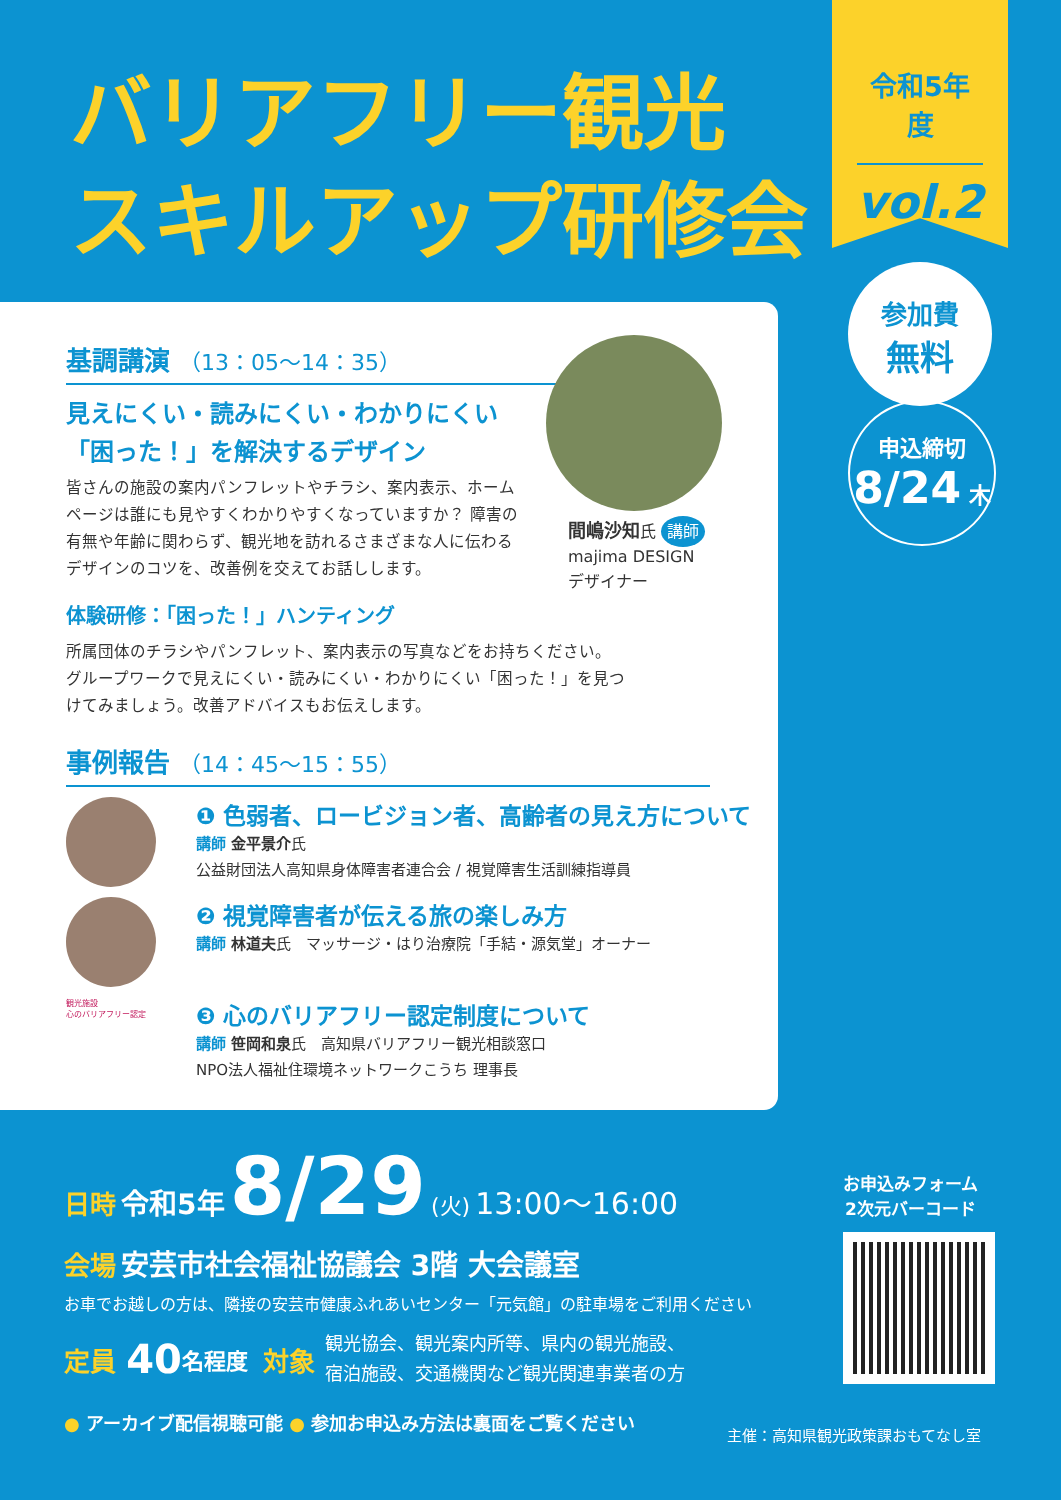バリアフリー観光
スキルアップ研修会
令和5年度
vol.2
参加費
無料
申込締切
8/24 木
基調講演 （13：05〜14：35）
見えにくい・読みにくい・わかりにくい
「困った！」を解決するデザイン
皆さんの施設の案内パンフレットやチラシ、案内表示、ホームページは誰にも見やすくわかりやすくなっていますか？ 障害の有無や年齢に関わらず、観光地を訪れるさまざまな人に伝わるデザインのコツを、改善例を交えてお話しします。
体験研修：「困った！」ハンティング
所属団体のチラシやパンフレット、案内表示の写真などをお持ちください。グループワークで見えにくい・読みにくい・わかりにくい「困った！」を見つけてみましょう。改善アドバイスもお伝えします。
事例報告 （14：45〜15：55）
❶ 色弱者、ロービジョン者、高齢者の見え方について
講師 金平景介氏
公益財団法人高知県身体障害者連合会 / 視覚障害生活訓練指導員
❷ 視覚障害者が伝える旅の楽しみ方
講師 林道夫氏　マッサージ・はり治療院「手結・源気堂」オーナー
観光施設
心のバリアフリー認定
❸ 心のバリアフリー認定制度について
講師 笹岡和泉氏　高知県バリアフリー観光相談窓口
NPO法人福祉住環境ネットワークこうち 理事長
間嶋沙知氏 講師
majima DESIGN
デザイナー
日時 令和5年 8/29 (火) 13:00〜16:00
会場 安芸市社会福祉協議会 3階 大会議室
お車でお越しの方は、隣接の安芸市健康ふれあいセンター「元気館」の駐車場をご利用ください
定員 40 名程度 対象 観光協会、観光案内所等、県内の観光施設、
宿泊施設、交通機関など観光関連事業者の方
● アーカイブ配信視聴可能 ● 参加お申込み方法は裏面をご覧ください
お申込みフォーム
2次元バーコード
主催：高知県観光政策課おもてなし室